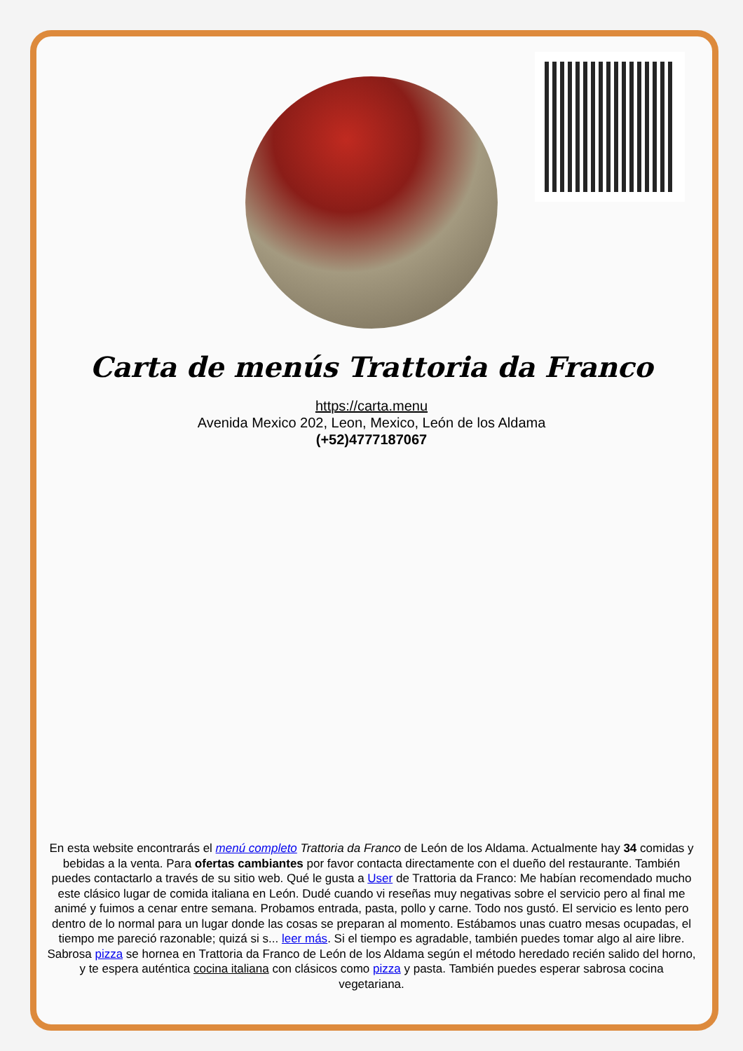Carta de menús Trattoria da Franco
https://carta.menu
Avenida Mexico 202, Leon, Mexico, León de los Aldama
(+52)4777187067
En esta website encontrarás el menú completo Trattoria da Franco de León de los Aldama. Actualmente hay 34 comidas y bebidas a la venta. Para ofertas cambiantes por favor contacta directamente con el dueño del restaurante. También puedes contactarlo a través de su sitio web. Qué le gusta a User de Trattoria da Franco: Me habían recomendado mucho este clásico lugar de comida italiana en León. Dudé cuando vi reseñas muy negativas sobre el servicio pero al final me animé y fuimos a cenar entre semana. Probamos entrada, pasta, pollo y carne. Todo nos gustó. El servicio es lento pero dentro de lo normal para un lugar donde las cosas se preparan al momento. Estábamos unas cuatro mesas ocupadas, el tiempo me pareció razonable; quizá si s... leer más. Si el tiempo es agradable, también puedes tomar algo al aire libre. Sabrosa pizza se hornea en Trattoria da Franco de León de los Aldama según el método heredado recién salido del horno, y te espera auténtica cocina italiana con clásicos como pizza y pasta. También puedes esperar sabrosa cocina vegetariana.